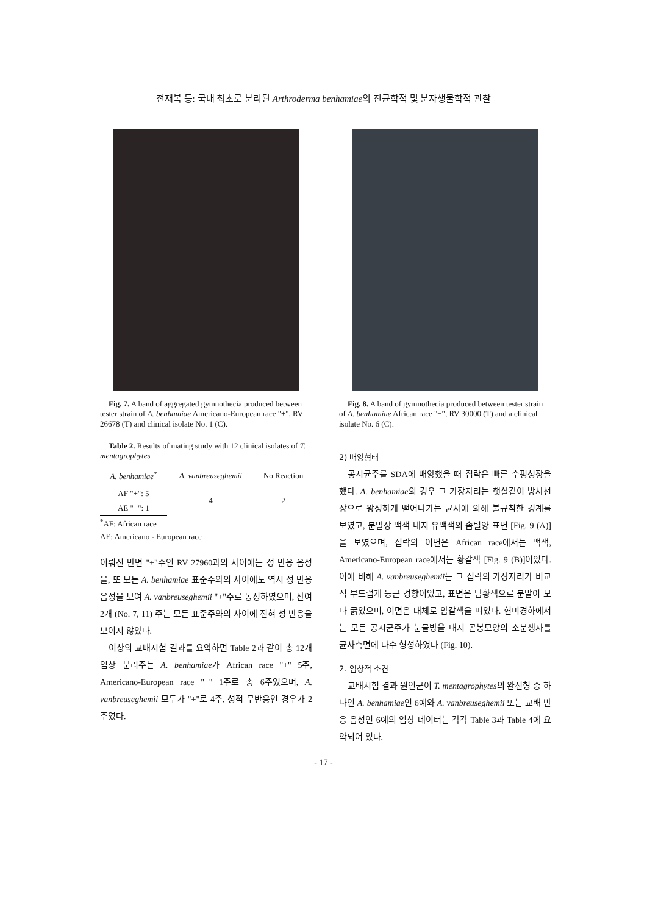전재복 등: 국내 최초로 분리된 Arthroderma benhamiae의 진균학적 및 분자생물학적 관찰
Fig. 7. A band of aggregated gymnothecia produced between tester strain of A. benhamiae Americano-European race "+", RV 26678 (T) and clinical isolate No. 1 (C).
Table 2. Results of mating study with 12 clinical isolates of T. mentagrophytes
| A. benhamiae<sup>*</sup> | A. vanbreuseghemii | No Reaction |
| --- | --- | --- |
| AF "+": 5 | 4 | 2 |
| AE "−": 1 | | |
<sup>*</sup> AF: African race
AE: Americano - European race
이뤄진 반면 "+"주인 RV 27960과의 사이에는 성 반응 음성을, 또 모든 A. benhamiae 표준주와의 사이에도 역시 성 반응 음성을 보여 A. vanbreuseghemii "+"주로 동정하였으며, 잔여 2개 (No. 7, 11) 주는 모든 표준주와의 사이에 전혀 성 반응을 보이지 않았다.
이상의 교배시험 결과를 요약하면 Table 2과 같이 총 12개 임상 분리주는 A. benhamiae가 African race "+" 5주, Americano-European race "−" 1주로 총 6주였으며, A. vanbreuseghemii 모두가 "+"로 4주, 성적 무반응인 경우가 2주였다.
Fig. 8. A band of gymnothecia produced between tester strain of A. benhamiae African race "−", RV 30000 (T) and a clinical isolate No. 6 (C).
2) 배양형태
공시균주를 SDA에 배양했을 때 집락은 빠른 수평성장을 했다. A. benhamiae의 경우 그 가장자리는 햇살같이 방사선상으로 왕성하게 뻗어나가는 균사에 의해 불규칙한 경계를 보였고, 분말상 백색 내지 유백색의 솜털양 표면 [Fig. 9 (A)]을 보였으며, 집락의 이면은 African race에서는 백색, Americano-European race에서는 황갈색 [Fig. 9 (B)]이었다. 이에 비해 A. vanbreuseghemii는 그 집락의 가장자리가 비교적 부드럽게 둥근 경향이었고, 표면은 담황색으로 분말이 보다 굵었으며, 이면은 대체로 암갈색을 띠었다. 현미경하에서는 모든 공시균주가 눈물방울 내지 곤봉모양의 소분생자를 균사측면에 다수 형성하였다 (Fig. 10).
2. 임상적 소견
교배시험 결과 원인균이 T. mentagrophytes의 완전형 중 하나인 A. benhamiae인 6예와 A. vanbreuseghemii 또는 교배 반응 음성인 6예의 임상 데이터는 각각 Table 3과 Table 4에 요약되어 있다.
- 17 -